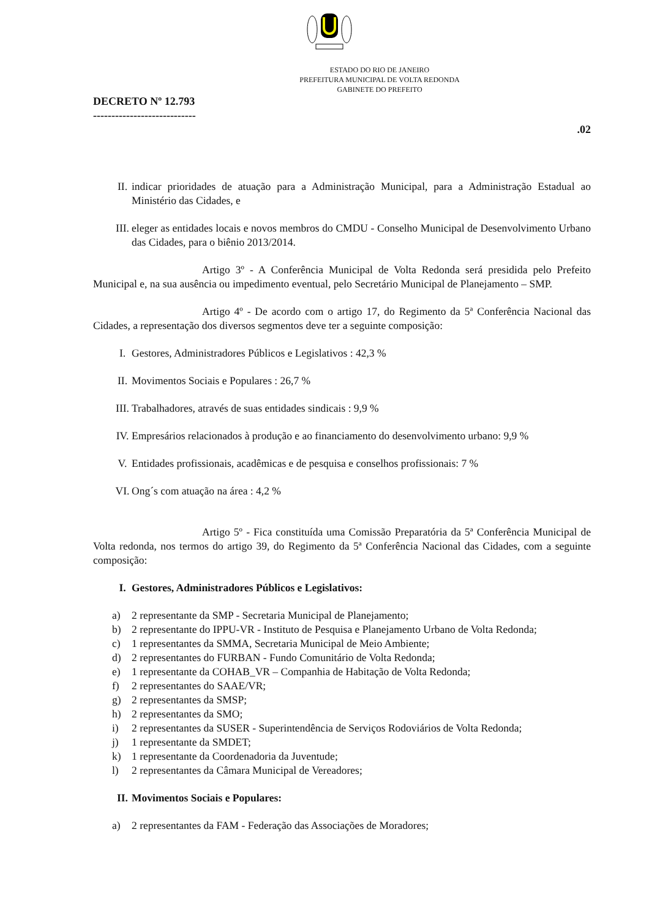ESTADO DO RIO DE JANEIRO
PREFEITURA MUNICIPAL DE VOLTA REDONDA
GABINETE DO PREFEITO
DECRETO Nº 12.793
----------------------------
.02
II. indicar prioridades de atuação para a Administração Municipal, para a Administração Estadual ao Ministério das Cidades, e
III. eleger as entidades locais e novos membros do CMDU - Conselho Municipal de Desenvolvimento Urbano das Cidades, para o biênio 2013/2014.
Artigo 3º - A Conferência Municipal de Volta Redonda será presidida pelo Prefeito Municipal e, na sua ausência ou impedimento eventual, pelo Secretário Municipal de Planejamento – SMP.
Artigo 4º - De acordo com o artigo 17, do Regimento da 5ª Conferência Nacional das Cidades, a representação dos diversos segmentos deve ter a seguinte composição:
I. Gestores, Administradores Públicos e Legislativos : 42,3 %
II. Movimentos Sociais e Populares : 26,7 %
III. Trabalhadores, através de suas entidades sindicais : 9,9 %
IV. Empresários relacionados à produção e ao financiamento do desenvolvimento urbano: 9,9 %
V. Entidades profissionais, acadêmicas e de pesquisa e conselhos profissionais: 7 %
VI. Ong´s com atuação na área : 4,2 %
Artigo 5º - Fica constituída uma Comissão Preparatória da 5ª Conferência Municipal de Volta redonda, nos termos do artigo 39, do Regimento da 5ª Conferência Nacional das Cidades, com a seguinte composição:
I. Gestores, Administradores Públicos e Legislativos:
a) 2 representante da SMP - Secretaria Municipal de Planejamento;
b) 2 representante do IPPU-VR - Instituto de Pesquisa e Planejamento Urbano de Volta Redonda;
c) 1 representantes da SMMA, Secretaria Municipal de Meio Ambiente;
d) 2 representantes do FURBAN - Fundo Comunitário de Volta Redonda;
e) 1 representante da COHAB_VR – Companhia de Habitação de Volta Redonda;
f) 2 representantes do SAAE/VR;
g) 2 representantes da SMSP;
h) 2 representantes da SMO;
i) 2 representantes da SUSER - Superintendência de Serviços Rodoviários de Volta Redonda;
j) 1 representante da SMDET;
k) 1 representante da Coordenadoria da Juventude;
l) 2 representantes da Câmara Municipal de Vereadores;
II. Movimentos Sociais e Populares:
a) 2 representantes da FAM - Federação das Associações de Moradores;